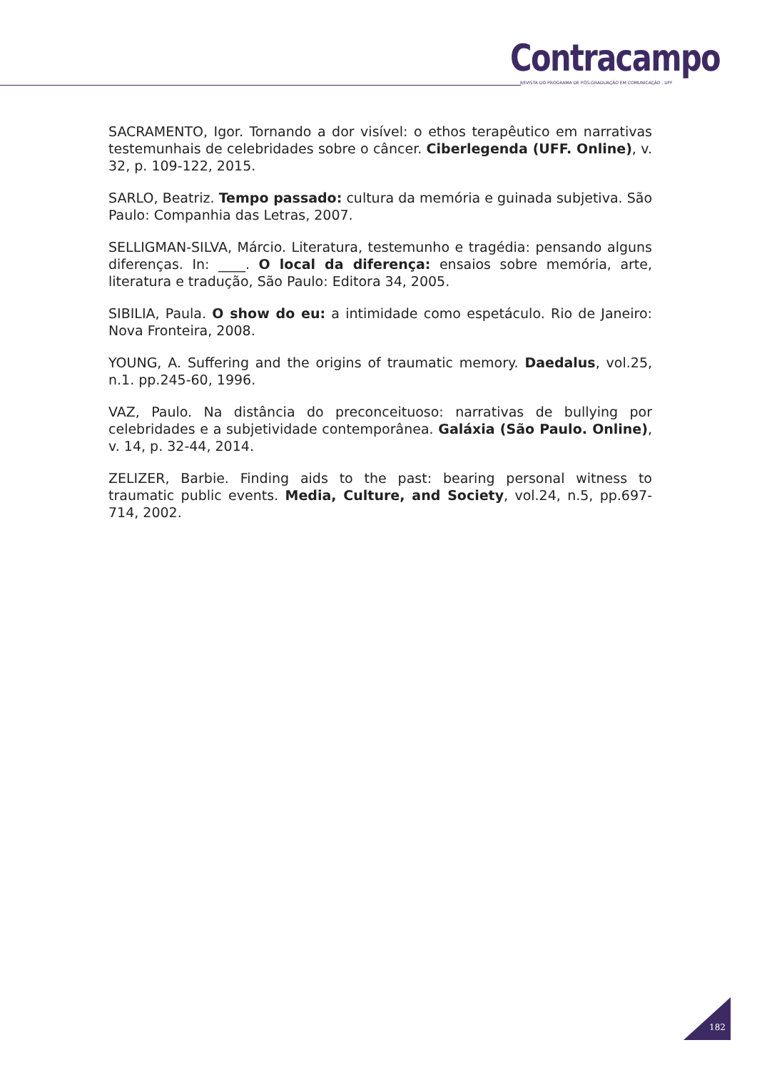Contracampo
REVISTA DO PROGRAMA DE PÓS-GRADUAÇÃO EM COMUNICAÇÃO . UFF
SACRAMENTO, Igor. Tornando a dor visível: o ethos terapêutico em narrativas testemunhais de celebridades sobre o câncer. Ciberlegenda (UFF. Online), v. 32, p. 109-122, 2015.
SARLO, Beatriz. Tempo passado: cultura da memória e guinada subjetiva. São Paulo: Companhia das Letras, 2007.
SELLIGMAN-SILVA, Márcio. Literatura, testemunho e tragédia: pensando alguns diferenças. In: ____. O local da diferença: ensaios sobre memória, arte, literatura e tradução, São Paulo: Editora 34, 2005.
SIBILIA, Paula. O show do eu: a intimidade como espetáculo. Rio de Janeiro: Nova Fronteira, 2008.
YOUNG, A. Suffering and the origins of traumatic memory. Daedalus, vol.25, n.1. pp.245-60, 1996.
VAZ, Paulo. Na distância do preconceituoso: narrativas de bullying por celebridades e a subjetividade contemporânea. Galáxia (São Paulo. Online), v. 14, p. 32-44, 2014.
ZELIZER, Barbie. Finding aids to the past: bearing personal witness to traumatic public events. Media, Culture, and Society, vol.24, n.5, pp.697-714, 2002.
182